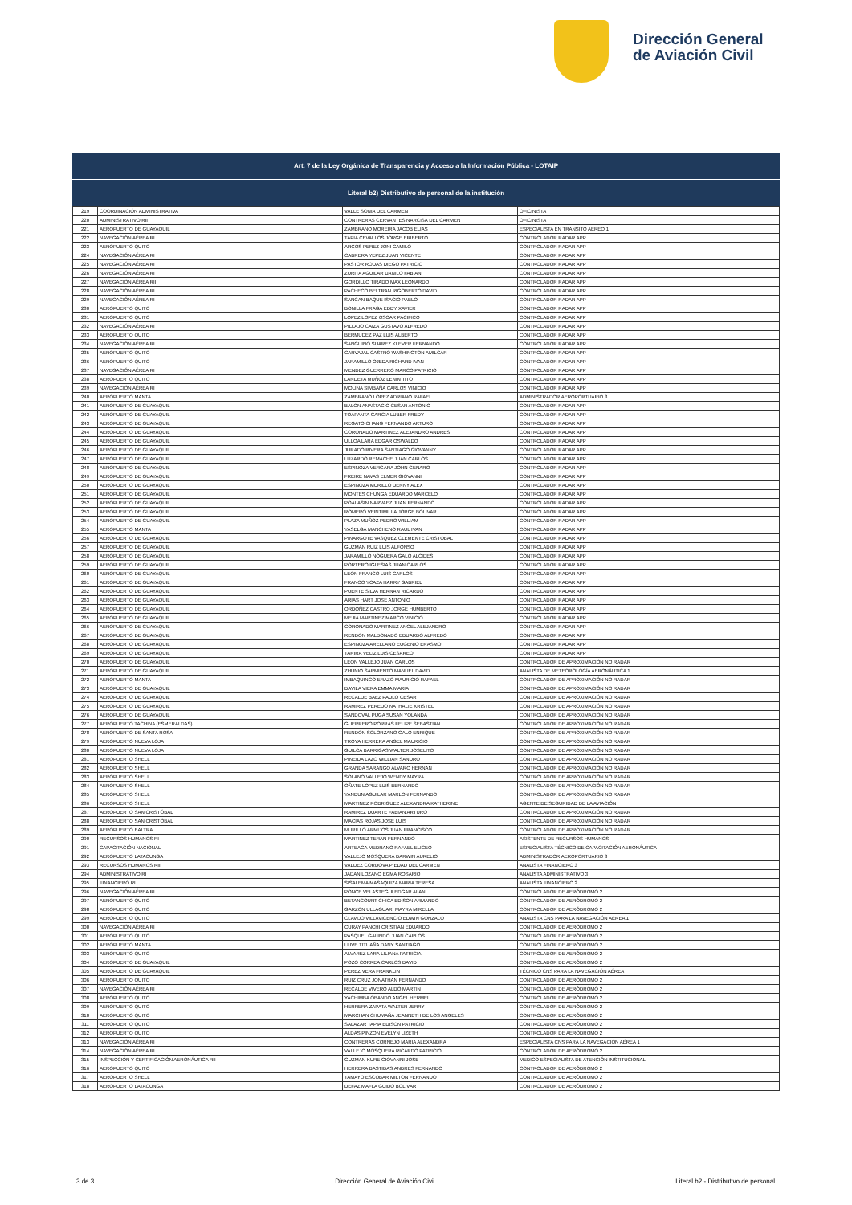Dirección General
de Aviación Civil
Art. 7 de la Ley Orgánica de Transparencia y Acceso a la Información Pública - LOTAIP
Literal b2) Distributivo de personal de la institución
| 219 | COORDINACIÓN ADMINISTRATIVA | VALLE SONIA DEL CARMEN | OFICINISTA |
| 220 | ADMINISTRATIVO RII | CONTRERAS CERVANTES NARCISA DEL CARMEN | OFICINISTA |
| 221 | AEROPUERTO DE GUAYAQUIL | ZAMBRANO MOREIRA JACOB ELIAS | ESPECIALISTA EN TRANSITO AÉREO 1 |
| 222 | NAVEGACIÓN AÉREA RI | TAPIA CEVALLOS JORGE ERIBERTO | CONTROLADOR RADAR APP |
| 223 | AEROPUERTO QUITO | ARCOS PEREZ JONI CAMILO | CONTROLADOR RADAR APP |
| 224 | NAVEGACIÓN AÉREA RI | CABRERA YEPEZ JUAN VICENTE | CONTROLADOR RADAR APP |
| 225 | NAVEGACIÓN AÉREA RI | PASTOR RODAS DIEGO PATRICIO | CONTROLADOR RADAR APP |
| 226 | NAVEGACIÓN AÉREA RI | ZURITA AGUILAR DANILO FABIAN | CONTROLADOR RADAR APP |
| 227 | NAVEGACIÓN AÉREA RII | GORDILLO TIRADO MAX LEONARDO | CONTROLADOR RADAR APP |
| 228 | NAVEGACIÓN AÉREA RI | PACHECO BELTRAN RIGOBERTO DAVID | CONTROLADOR RADAR APP |
| 229 | NAVEGACIÓN AÉREA RI | SANCAN BAQUE ISACIO PABLO | CONTROLADOR RADAR APP |
| 230 | AEROPUERTO QUITO | BONILLA FRAGA EDDY XAVIER | CONTROLADOR RADAR APP |
| 231 | AEROPUERTO QUITO | LOPEZ LOPEZ OSCAR PACIFICO | CONTROLADOR RADAR APP |
| 232 | NAVEGACIÓN AÉREA RI | PILLAJO CAIZA GUSTAVO ALFREDO | CONTROLADOR RADAR APP |
| 233 | AEROPUERTO QUITO | BERMUDEZ PAZ LUIS ALBERTO | CONTROLADOR RADAR APP |
| 234 | NAVEGACIÓN AÉREA RI | SANGUINO SUAREZ KLEVER FERNANDO | CONTROLADOR RADAR APP |
| 235 | AEROPUERTO QUITO | CARVAJAL CASTRO WASHINGTON AMILCAR | CONTROLADOR RADAR APP |
| 236 | AEROPUERTO QUITO | JARAMILLO OJEDA RICHARD IVAN | CONTROLADOR RADAR APP |
| 237 | NAVEGACIÓN AÉREA RI | MENDEZ GUERRERO MARCO PATRICIO | CONTROLADOR RADAR APP |
| 238 | AEROPUERTO QUITO | LANDETA MUÑOZ LENIN TITO | CONTROLADOR RADAR APP |
| 239 | NAVEGACIÓN AÉREA RI | MOLINA SIMBAÑA CARLOS VINICIO | CONTROLADOR RADAR APP |
| 240 | AEROPUERTO MANTA | ZAMBRANO LOPEZ ADRIANO RAFAEL | ADMINISTRADOR AEROPORTUARIO 3 |
| 241 | AEROPUERTO DE GUAYAQUIL | BALON ANASTACIO CESAR ANTONIO | CONTROLADOR RADAR APP |
| 242 | AEROPUERTO DE GUAYAQUIL | TOAPANTA GARCIA LUBER FREDY | CONTROLADOR RADAR APP |
| 243 | AEROPUERTO DE GUAYAQUIL | REGATO CHANG FERNANDO ARTURO | CONTROLADOR RADAR APP |
| 244 | AEROPUERTO DE GUAYAQUIL | CORONADO MARTINEZ ALEJANDRO ANDRES | CONTROLADOR RADAR APP |
| 245 | AEROPUERTO DE GUAYAQUIL | ULLOA LARA EDGAR OSWALDO | CONTROLADOR RADAR APP |
| 246 | AEROPUERTO DE GUAYAQUIL | JURADO RIVERA SANTIAGO GIOVANNY | CONTROLADOR RADAR APP |
| 247 | AEROPUERTO DE GUAYAQUIL | LUZARDO REMACHE JUAN CARLOS | CONTROLADOR RADAR APP |
| 248 | AEROPUERTO DE GUAYAQUIL | ESPINOZA VERGARA JOHN GENARO | CONTROLADOR RADAR APP |
| 249 | AEROPUERTO DE GUAYAQUIL | FREIRE NAVAS ELMER GIOVANNI | CONTROLADOR RADAR APP |
| 250 | AEROPUERTO DE GUAYAQUIL | ESPINOZA MURILLO DENNY ALEX | CONTROLADOR RADAR APP |
| 251 | AEROPUERTO DE GUAYAQUIL | MONTES CHUNGA EDUARDO MARCELO | CONTROLADOR RADAR APP |
| 252 | AEROPUERTO DE GUAYAQUIL | POALASIN NARVAEZ JUAN FERNANDO | CONTROLADOR RADAR APP |
| 253 | AEROPUERTO DE GUAYAQUIL | ROMERO VEINTIMILLA JORGE BOLIVAR | CONTROLADOR RADAR APP |
| 254 | AEROPUERTO DE GUAYAQUIL | PLAZA MUÑOZ PEDRO WILLIAM | CONTROLADOR RADAR APP |
| 255 | AEROPUERTO MANTA | YASELGA MANCHENO RAUL IVAN | CONTROLADOR RADAR APP |
| 256 | AEROPUERTO DE GUAYAQUIL | PINARGOTE VASQUEZ CLEMENTE CRISTOBAL | CONTROLADOR RADAR APP |
| 257 | AEROPUERTO DE GUAYAQUIL | GUZMAN RUIZ LUIS ALFONSO | CONTROLADOR RADAR APP |
| 258 | AEROPUERTO DE GUAYAQUIL | JARAMILLO NOGUERA GALO ALCIDES | CONTROLADOR RADAR APP |
| 259 | AEROPUERTO DE GUAYAQUIL | PORTERO IGLESIAS JUAN CARLOS | CONTROLADOR RADAR APP |
| 260 | AEROPUERTO DE GUAYAQUIL | LEON FRANCO LUIS CARLOS | CONTROLADOR RADAR APP |
| 261 | AEROPUERTO DE GUAYAQUIL | FRANCO YCAZA HARRY GABRIEL | CONTROLADOR RADAR APP |
| 262 | AEROPUERTO DE GUAYAQUIL | PUENTE SILVA HERNAN RICARDO | CONTROLADOR RADAR APP |
| 263 | AEROPUERTO DE GUAYAQUIL | ARIAS HART JOSE ANTONIO | CONTROLADOR RADAR APP |
| 264 | AEROPUERTO DE GUAYAQUIL | ORDOÑEZ CASTRO JORGE HUMBERTO | CONTROLADOR RADAR APP |
| 265 | AEROPUERTO DE GUAYAQUIL | MEJIA MARTINEZ MARCO VINICIO | CONTROLADOR RADAR APP |
| 266 | AEROPUERTO DE GUAYAQUIL | CORONADO MARTINEZ ANGEL ALEJANDRO | CONTROLADOR RADAR APP |
| 267 | AEROPUERTO DE GUAYAQUIL | RENDON MALDONADO EDUARDO ALFREDO | CONTROLADOR RADAR APP |
| 268 | AEROPUERTO DE GUAYAQUIL | ESPINOZA ARELLANO EUGENIO ERASMO | CONTROLADOR RADAR APP |
| 269 | AEROPUERTO DE GUAYAQUIL | TARIRA VELIZ LUIS CESAREO | CONTROLADOR RADAR APP |
| 270 | AEROPUERTO DE GUAYAQUIL | LEON VALLEJO JUAN CARLOS | CONTROLADOR DE APROXIMACIÓN NO RADAR |
| 271 | AEROPUERTO DE GUAYAQUIL | ZHUNIO SARMIENTO MANUEL DAVID | ANALISTA DE METEOROLOGÍA AERONÁUTICA 1 |
| 272 | AEROPUERTO MANTA | IMBAQUINGO ERAZO MAURICIO RAFAEL | CONTROLADOR DE APROXIMACIÓN NO RADAR |
| 273 | AEROPUERTO DE GUAYAQUIL | DAVILA VIERA EMMA MARIA | CONTROLADOR DE APROXIMACIÓN NO RADAR |
| 274 | AEROPUERTO DE GUAYAQUIL | RECALDE BAEZ PAULO CESAR | CONTROLADOR DE APROXIMACIÓN NO RADAR |
| 275 | AEROPUERTO DE GUAYAQUIL | RAMIREZ PEREDO NATHALIE KRISTEL | CONTROLADOR DE APROXIMACIÓN NO RADAR |
| 276 | AEROPUERTO DE GUAYAQUIL | SANDOVAL PUGA SUSAN YOLANDA | CONTROLADOR DE APROXIMACIÓN NO RADAR |
| 277 | AEROPUERTO TACHINA (ESMERALDAS) | GUERRERO PORRAS FELIPE SEBASTIAN | CONTROLADOR DE APROXIMACIÓN NO RADAR |
| 278 | AEROPUERTO DE SANTA ROSA | RENDON SOLORZANO GALO ENRIQUE | CONTROLADOR DE APROXIMACIÓN NO RADAR |
| 279 | AEROPUERTO NUEVA LOJA | TROYA HERRERA ANGEL MAURICIO | CONTROLADOR DE APROXIMACIÓN NO RADAR |
| 280 | AEROPUERTO NUEVA LOJA | GUILCA BARRIGAS WALTER JOSELITO | CONTROLADOR DE APROXIMACIÓN NO RADAR |
| 281 | AEROPUERTO SHELL | PINEIDA LAZO WILLIAN SANDRO | CONTROLADOR DE APROXIMACIÓN NO RADAR |
| 282 | AEROPUERTO SHELL | GRANDA SARANGO ALVARO HERNAN | CONTROLADOR DE APROXIMACIÓN NO RADAR |
| 283 | AEROPUERTO SHELL | SOLANO VALLEJO WENDY MAYRA | CONTROLADOR DE APROXIMACIÓN NO RADAR |
| 284 | AEROPUERTO SHELL | OÑATE LOPEZ LUIS BERNARDO | CONTROLADOR DE APROXIMACIÓN NO RADAR |
| 285 | AEROPUERTO SHELL | YANDUN AGUILAR MARLON FERNANDO | CONTROLADOR DE APROXIMACIÓN NO RADAR |
| 286 | AEROPUERTO SHELL | MARTINEZ RODRIGUEZ ALEXANDRA KATHERINE | AGENTE DE SEGURIDAD DE LA AVIACIÓN |
| 287 | AEROPUERTO SAN CRISTÓBAL | RAMIREZ DUARTE FABIAN ARTURO | CONTROLADOR DE APROXIMACIÓN NO RADAR |
| 288 | AEROPUERTO SAN CRISTÓBAL | MACIAS ROJAS JOSE LUIS | CONTROLADOR DE APROXIMACIÓN NO RADAR |
| 289 | AEROPUERTO BALTRA | MURILLO ARMIJOS JUAN FRANCISCO | CONTROLADOR DE APROXIMACIÓN NO RADAR |
| 290 | RECURSOS HUMANOS RI | MARTINEZ TERAN FERNANDO | ASISTENTE DE RECURSOS HUMANOS |
| 291 | CAPACITACIÓN NACIONAL | ARTEAGA MEDRANO RAFAEL ELICEO | ESPECIALISTA TÉCNICO DE CAPACITACIÓN AERONÁUTICA |
| 292 | AEROPUERTO LATACUNGA | VALLEJO MOSQUERA DARWIN AURELIO | ADMINISTRADOR AEROPORTUARIO 3 |
| 293 | RECURSOS HUMANOS RII | VALDEZ CORDOVA PIEDAD DEL CARMEN | ANALISTA FINANCIERO 3 |
| 294 | ADMINISTRATIVO RI | JADAN LOZANO EGMA ROSARIO | ANALISTA ADMINISTRATIVO 3 |
| 295 | FINANCIERO RI | SISALEMA MASAQUIZA MARIA TERESA | ANALISTA FINANCIERO 2 |
| 296 | NAVEGACIÓN AÉREA RI | PONCE VELASTEGUI EDGAR ALAN | CONTROLADOR DE AERÓDROMO 2 |
| 297 | AEROPUERTO QUITO | BETANCOURT CHICA EDISON ARMANDO | CONTROLADOR DE AERÓDROMO 2 |
| 298 | AEROPUERTO QUITO | GARZON ULLAGUARI MAYRA MIRELLA | CONTROLADOR DE AERÓDROMO 2 |
| 299 | AEROPUERTO QUITO | CLAVIJO VILLAVICENCIO EDWIN GONZALO | ANALISTA CNS PARA LA NAVEGACIÓN AÉREA 1 |
| 300 | NAVEGACIÓN AÉREA RI | CURAY PANCHI CRISTIAN EDUARDO | CONTROLADOR DE AERÓDROMO 2 |
| 301 | AEROPUERTO QUITO | PASQUEL GALINDO JUAN CARLOS | CONTROLADOR DE AERÓDROMO 2 |
| 302 | AEROPUERTO MANTA | LLIVE TITUAÑA DANY SANTIAGO | CONTROLADOR DE AERÓDROMO 2 |
| 303 | AEROPUERTO QUITO | ALVAREZ LARA LILIANA PATRICIA | CONTROLADOR DE AERÓDROMO 2 |
| 304 | AEROPUERTO DE GUAYAQUIL | POZO CORREA CARLOS DAVID | CONTROLADOR DE AERÓDROMO 2 |
| 305 | AEROPUERTO DE GUAYAQUIL | PEREZ VERA FRANKLIN | TÉCNICO CNS PARA LA NAVEGACIÓN AÉREA |
| 306 | AEROPUERTO QUITO | RUIZ CRUZ JONATHAN FERNANDO | CONTROLADOR DE AERÓDROMO 2 |
| 307 | NAVEGACIÓN AÉREA RI | RECALDE VIVERO ALDO MARTIN | CONTROLADOR DE AERÓDROMO 2 |
| 308 | AEROPUERTO QUITO | YACHIMBA OBANDO ANGEL HERMEL | CONTROLADOR DE AERÓDROMO 2 |
| 309 | AEROPUERTO QUITO | HERRERA ZAPATA WALTER JERRY | CONTROLADOR DE AERÓDROMO 2 |
| 310 | AEROPUERTO QUITO | MARCHAN CHUMAÑA JEANNETH DE LOS ANGELES | CONTROLADOR DE AERÓDROMO 2 |
| 311 | AEROPUERTO QUITO | SALAZAR TAPIA EDISON PATRICIO | CONTROLADOR DE AERÓDROMO 2 |
| 312 | AEROPUERTO QUITO | ALDAS PINZON EVELYN LIZETH | CONTROLADOR DE AERÓDROMO 2 |
| 313 | NAVEGACIÓN AÉREA RI | CONTRERAS CORNEJO MARIA ALEXANDRA | ESPECIALISTA CNS PARA LA NAVEGACIÓN AÉREA 1 |
| 314 | NAVEGACIÓN AÉREA RI | VALLEJO MOSQUERA RICARDO PATRICIO | CONTROLADOR DE AERÓDROMO 2 |
| 315 | INSPECCIÓN Y CERTIFICACIÓN AERONÁUTICA RII | GUZMAN KURE GIOVANNI JOSE | MEDICO ESPECIALISTA DE ATENCIÓN INSTITUCIONAL |
| 316 | AEROPUERTO QUITO | HERRERA BASTIDAS ANDRES FERNANDO | CONTROLADOR DE AERÓDROMO 2 |
| 317 | AEROPUERTO SHELL | TAMAYO ESCOBAR MILTON FERNANDO | CONTROLADOR DE AERÓDROMO 2 |
| 318 | AEROPUERTO LATACUNGA | DEFAZ MAFLA GUIDO BOLIVAR | CONTROLADOR DE AERÓDROMO 2 |
3 de 3 Dirección General de Aviación Civil Literal b2.- Distributivo de personal